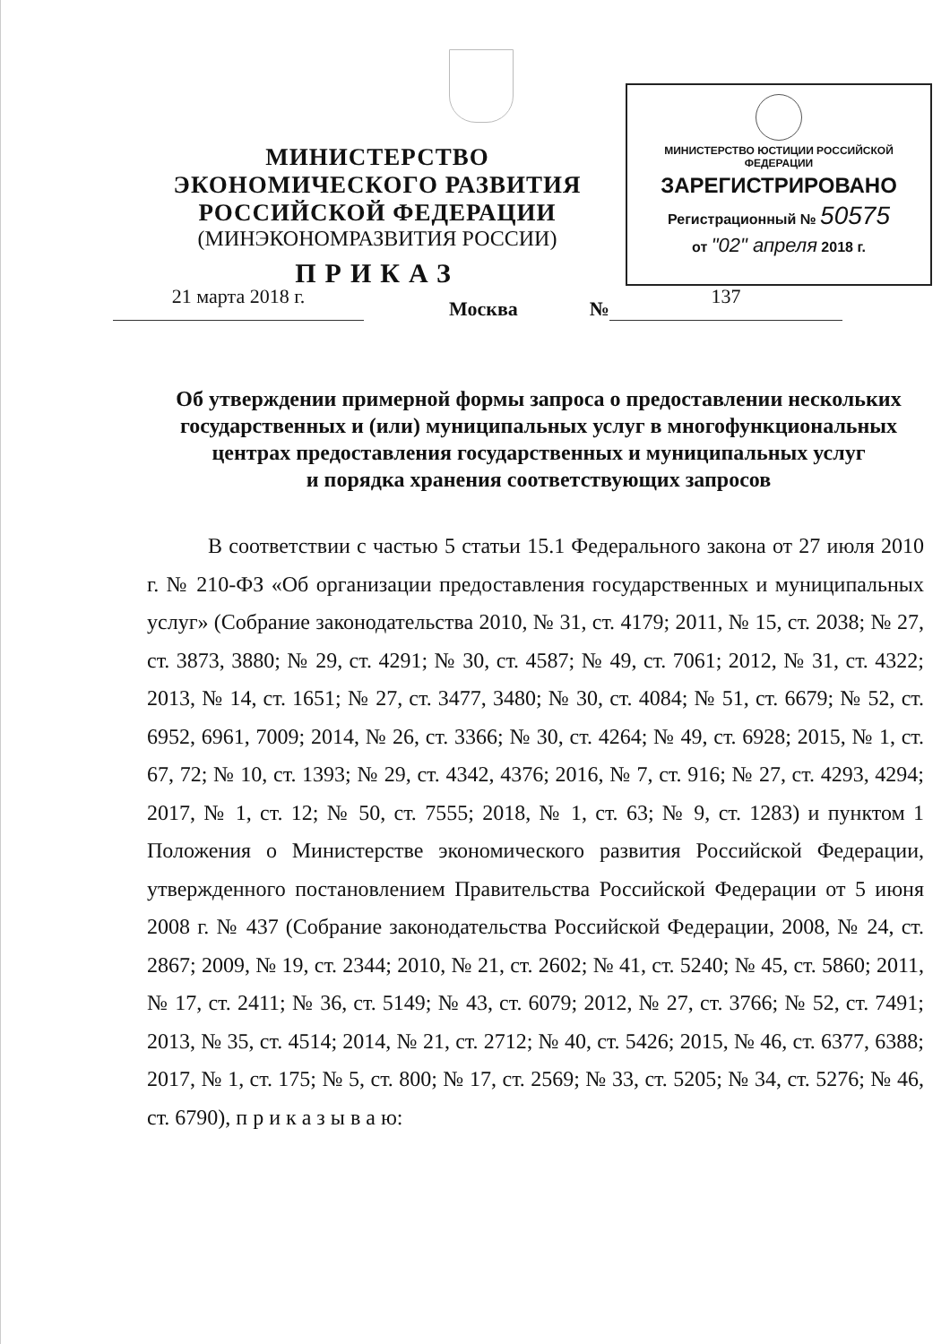МИНИСТЕРСТВО ЮСТИЦИИ РОССИЙСКОЙ ФЕДЕРАЦИИ
ЗАРЕГИСТРИРОВАНО
Регистрационный № 50575
от "02" апреля 2018 г.
МИНИСТЕРСТВО ЭКОНОМИЧЕСКОГО РАЗВИТИЯ
РОССИЙСКОЙ ФЕДЕРАЦИИ
(МИНЭКОНОМРАЗВИТИЯ РОССИИ)
ПРИКАЗ
21 марта 2018 г.
Москва №
137
Об утверждении примерной формы запроса о предоставлении нескольких государственных и (или) муниципальных услуг в многофункциональных центрах предоставления государственных и муниципальных услуг
и порядка хранения соответствующих запросов
В соответствии с частью 5 статьи 15.1 Федерального закона от 27 июля 2010 г. № 210-ФЗ «Об организации предоставления государственных и муниципальных услуг» (Собрание законодательства 2010, № 31, ст. 4179; 2011, № 15, ст. 2038; № 27, ст. 3873, 3880; № 29, ст. 4291; № 30, ст. 4587; № 49, ст. 7061; 2012, № 31, ст. 4322; 2013, № 14, ст. 1651; № 27, ст. 3477, 3480; № 30, ст. 4084; № 51, ст. 6679; № 52, ст. 6952, 6961, 7009; 2014, № 26, ст. 3366; № 30, ст. 4264; № 49, ст. 6928; 2015, № 1, ст. 67, 72; № 10, ст. 1393; № 29, ст. 4342, 4376; 2016, № 7, ст. 916; № 27, ст. 4293, 4294; 2017, № 1, ст. 12; № 50, ст. 7555; 2018, № 1, ст. 63; № 9, ст. 1283) и пунктом 1 Положения о Министерстве экономического развития Российской Федерации, утвержденного постановлением Правительства Российской Федерации от 5 июня 2008 г. № 437 (Собрание законодательства Российской Федерации, 2008, № 24, ст. 2867; 2009, № 19, ст. 2344; 2010, № 21, ст. 2602; № 41, ст. 5240; № 45, ст. 5860; 2011, № 17, ст. 2411; № 36, ст. 5149; № 43, ст. 6079; 2012, № 27, ст. 3766; № 52, ст. 7491; 2013, № 35, ст. 4514; 2014, № 21, ст. 2712; № 40, ст. 5426; 2015, № 46, ст. 6377, 6388; 2017, № 1, ст. 175; № 5, ст. 800; № 17, ст. 2569; № 33, ст. 5205; № 34, ст. 5276; № 46, ст. 6790), п р и к а з ы в а ю: